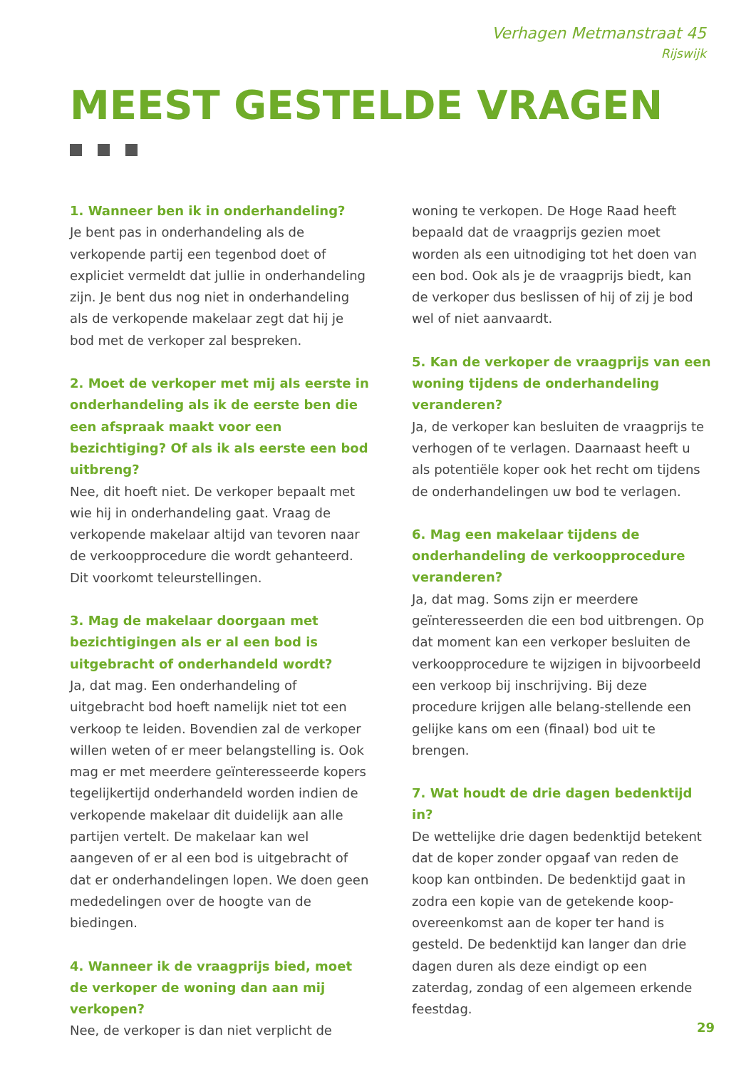Verhagen Metmanstraat 45
Rijswijk
MEEST GESTELDE VRAGEN
1. Wanneer ben ik in onderhandeling?
Je bent pas in onderhandeling als de verkopende partij een tegenbod doet of expliciet vermeldt dat jullie in onderhandeling zijn. Je bent dus nog niet in onderhandeling als de verkopende makelaar zegt dat hij je bod met de verkoper zal bespreken.
2. Moet de verkoper met mij als eerste in onderhandeling als ik de eerste ben die een afspraak maakt voor een bezichtiging? Of als ik als eerste een bod uitbreng?
Nee, dit hoeft niet. De verkoper bepaalt met wie hij in onderhandeling gaat. Vraag de verkopende makelaar altijd van tevoren naar de verkoopprocedure die wordt gehanteerd. Dit voorkomt teleurstellingen.
3. Mag de makelaar doorgaan met bezichtigingen als er al een bod is uitgebracht of onderhandeld wordt?
Ja, dat mag. Een onderhandeling of uitgebracht bod hoeft namelijk niet tot een verkoop te leiden. Bovendien zal de verkoper willen weten of er meer belangstelling is. Ook mag er met meerdere geïnteresseerde kopers tegelijkertijd onderhandeld worden indien de verkopende makelaar dit duidelijk aan alle partijen vertelt. De makelaar kan wel aangeven of er al een bod is uitgebracht of dat er onderhandelingen lopen. We doen geen mededelingen over de hoogte van de biedingen.
4. Wanneer ik de vraagprijs bied, moet de verkoper de woning dan aan mij verkopen?
Nee, de verkoper is dan niet verplicht de
woning te verkopen. De Hoge Raad heeft bepaald dat de vraagprijs gezien moet worden als een uitnodiging tot het doen van een bod. Ook als je de vraagprijs biedt, kan de verkoper dus beslissen of hij of zij je bod wel of niet aanvaardt.
5. Kan de verkoper de vraagprijs van een woning tijdens de onderhandeling veranderen?
Ja, de verkoper kan besluiten de vraagprijs te verhogen of te verlagen. Daarnaast heeft u als potentiële koper ook het recht om tijdens de onderhandelingen uw bod te verlagen.
6. Mag een makelaar tijdens de onderhandeling de verkoopprocedure veranderen?
Ja, dat mag. Soms zijn er meerdere geïnteresseerden die een bod uitbrengen. Op dat moment kan een verkoper besluiten de verkoopprocedure te wijzigen in bijvoorbeeld een verkoop bij inschrijving. Bij deze procedure krijgen alle belang-stellende een gelijke kans om een (finaal) bod uit te brengen.
7. Wat houdt de drie dagen bedenktijd in?
De wettelijke drie dagen bedenktijd betekent dat de koper zonder opgaaf van reden de koop kan ontbinden. De bedenktijd gaat in zodra een kopie van de getekende koop-overeenkomst aan de koper ter hand is gesteld. De bedenktijd kan langer dan drie dagen duren als deze eindigt op een zaterdag, zondag of een algemeen erkende feestdag.
29